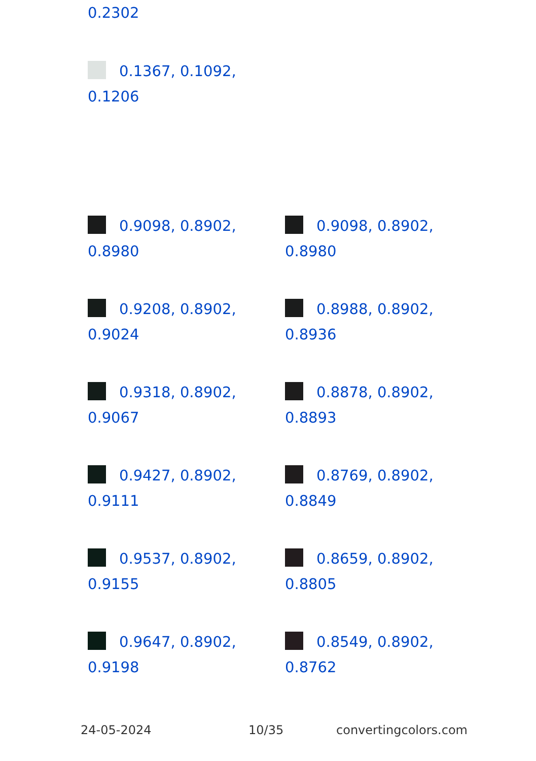0.2302
0.1367, 0.1092, 0.1206
0.9098, 0.8902, 0.8980
0.9098, 0.8902, 0.8980
0.9208, 0.8902, 0.9024
0.8988, 0.8902, 0.8936
0.9318, 0.8902, 0.9067
0.8878, 0.8902, 0.8893
0.9427, 0.8902, 0.9111
0.8769, 0.8902, 0.8849
0.9537, 0.8902, 0.9155
0.8659, 0.8902, 0.8805
0.9647, 0.8902, 0.9198
0.8549, 0.8902, 0.8762
24-05-2024 10/35 convertingcolors.com